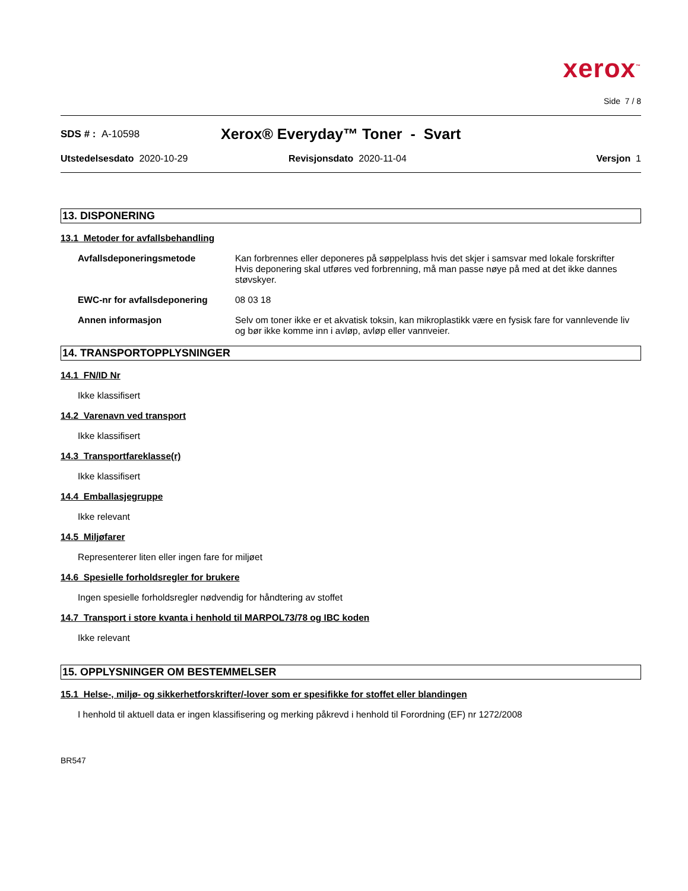xerox<sup>™</sup>
Side 7 / 8
SDS # : A-10598
Xerox® Everyday™ Toner - Svart
Utstedelsesdato 2020-10-29 Revisjonsdato 2020-11-04 Versjon 1
13. DISPONERING
13.1 Metoder for avfallsbehandling
Avfallsdeponeringsmetode Kan forbrennes eller deponeres på søppelplass hvis det skjer i samsvar med lokale forskrifter
Hvis deponering skal utføres ved forbrenning, må man passe nøye på med at det ikke dannes støvskyer.
EWC-nr for avfallsdeponering 08 03 18
Annen informasjon Selv om toner ikke er et akvatisk toksin, kan mikroplastikk være en fysisk fare for vannlevende liv og bør ikke komme inn i avløp, avløp eller vannveier.
14. TRANSPORTOPPLYSNINGER
14.1 FN/ID Nr
Ikke klassifisert
14.2 Varenavn ved transport
Ikke klassifisert
14.3 Transportfareklasse(r)
Ikke klassifisert
14.4 Emballasjegruppe
Ikke relevant
14.5 Miljøfarer
Representerer liten eller ingen fare for miljøet
14.6 Spesielle forholdsregler for brukere
Ingen spesielle forholdsregler nødvendig for håndtering av stoffet
14.7 Transport i store kvanta i henhold til MARPOL73/78 og IBC koden
Ikke relevant
15. OPPLYSNINGER OM BESTEMMELSER
15.1 Helse-, miljø- og sikkerhetforskrifter/-lover som er spesifikke for stoffet eller blandingen
I henhold til aktuell data er ingen klassifisering og merking påkrevd i henhold til Forordning (EF) nr 1272/2008
BR547